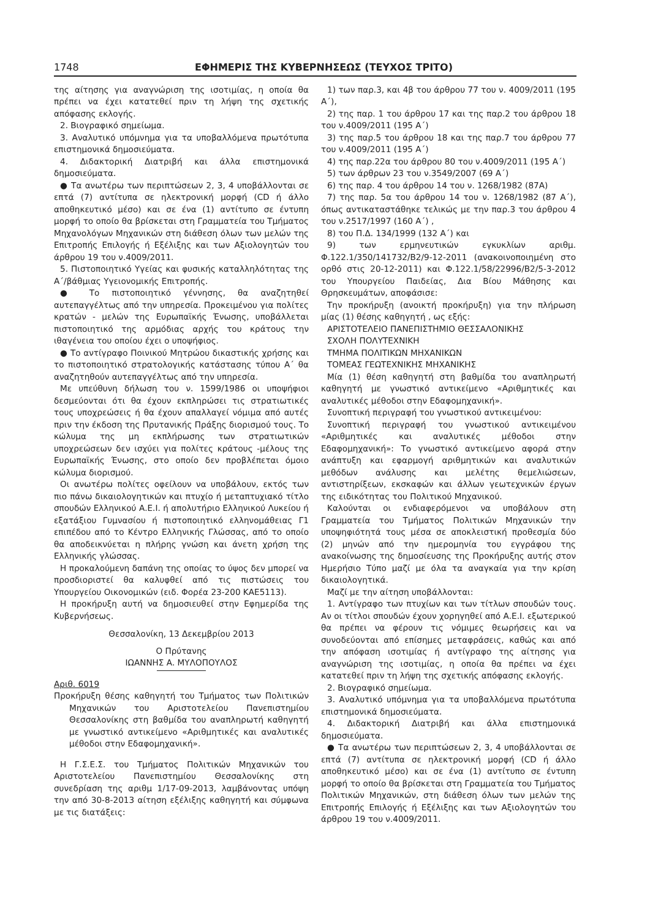1748 ΕΦΗΜΕΡΙΣ ΤΗΣ ΚΥΒΕΡΝΗΣΕΩΣ (ΤΕΥΧΟΣ ΤΡΙΤΟ)
της αίτησης για αναγνώριση της ισοτιμίας, η οποία θα πρέπει να έχει κατατεθεί πριν τη λήψη της σχετικής απόφασης εκλογής.
2. Βιογραφικό σημείωμα.
3. Αναλυτικό υπόμνημα για τα υποβαλλόμενα πρωτότυπα επιστημονικά δημοσιεύματα.
4. Διδακτορική Διατριβή και άλλα επιστημονικά δημοσιεύματα.
● Τα ανωτέρω των περιπτώσεων 2, 3, 4 υποβάλλονται σε επτά (7) αντίτυπα σε ηλεκτρονική μορφή (CD ή άλλο αποθηκευτικό μέσο) και σε ένα (1) αντίτυπο σε έντυπη μορφή το οποίο θα βρίσκεται στη Γραμματεία του Τμήματος Μηχανολόγων Μηχανικών στη διάθεση όλων των μελών της Επιτροπής Επιλογής ή Εξέλιξης και των Αξιολογητών του άρθρου 19 του ν.4009/2011.
5. Πιστοποιητικό Υγείας και φυσικής καταλληλότητας της Α΄/βάθμιας Υγειονομικής Επιτροπής.
● Το πιστοποιητικό γέννησης, θα αναζητηθεί αυτεπαγγέλτως από την υπηρεσία. Προκειμένου για πολίτες κρατών - μελών της Ευρωπαϊκής Ένωσης, υποβάλλεται πιστοποιητικό της αρμόδιας αρχής του κράτους την ιθαγένεια του οποίου έχει ο υποψήφιος.
● Το αντίγραφο Ποινικού Μητρώου δικαστικής χρήσης και το πιστοποιητικό στρατολογικής κατάστασης τύπου Α΄ θα αναζητηθούν αυτεπαγγέλτως από την υπηρεσία.
Με υπεύθυνη δήλωση του ν. 1599/1986 οι υποψήφιοι δεσμεύονται ότι θα έχουν εκπληρώσει τις στρατιωτικές τους υποχρεώσεις ή θα έχουν απαλλαγεί νόμιμα από αυτές πριν την έκδοση της Πρυτανικής Πράξης διορισμού τους. Το κώλυμα της μη εκπλήρωσης των στρατιωτικών υποχρεώσεων δεν ισχύει για πολίτες κράτους -μέλους της Ευρωπαϊκής Ένωσης, στο οποίο δεν προβλέπεται όμοιο κώλυμα διορισμού.
Οι ανωτέρω πολίτες οφείλουν να υποβάλουν, εκτός των πιο πάνω δικαιολογητικών και πτυχίο ή μεταπτυχιακό τίτλο σπουδών Ελληνικού Α.Ε.Ι. ή απολυτήριο Ελληνικού Λυκείου ή εξατάξιου Γυμνασίου ή πιστοποιητικό ελληνομάθειας Γ1 επιπέδου από το Κέντρο Ελληνικής Γλώσσας, από το οποίο θα αποδεικνύεται η πλήρης γνώση και άνετη χρήση της Ελληνικής γλώσσας.
Η προκαλούμενη δαπάνη της οποίας το ύψος δεν μπορεί να προσδιοριστεί θα καλυφθεί από τις πιστώσεις του Υπουργείου Οικονομικών (ειδ. Φορέα 23-200 ΚΑΕ5113).
Η προκήρυξη αυτή να δημοσιευθεί στην Εφημερίδα της Κυβερνήσεως.
Θεσσαλονίκη, 13 Δεκεμβρίου 2013
Ο Πρύτανης
ΙΩΑΝΝΗΣ Α. ΜΥΛΟΠΟΥΛΟΣ
Αριθ. 6019
Προκήρυξη θέσης καθηγητή του Τμήματος των Πολιτικών Μηχανικών του Αριστοτελείου Πανεπιστημίου Θεσσαλονίκης στη βαθμίδα του αναπληρωτή καθηγητή με γνωστικό αντικείμενο «Αριθμητικές και αναλυτικές μέθοδοι στην Εδαφομηχανική».
Η Γ.Σ.Ε.Σ. του Τμήματος Πολιτικών Μηχανικών του Αριστοτελείου Πανεπιστημίου Θεσσαλονίκης στη συνεδρίαση της αριθμ 1/17-09-2013, λαμβάνοντας υπόψη την από 30-8-2013 αίτηση εξέλιξης καθηγητή και σύμφωνα με τις διατάξεις:
1) των παρ.3, και 4β του άρθρου 77 του ν. 4009/2011 (195 Α΄),
2) της παρ. 1 του άρθρου 17 και της παρ.2 του άρθρου 18 του ν.4009/2011 (195 Α΄)
3) της παρ.5 του άρθρου 18 και της παρ.7 του άρθρου 77 του ν.4009/2011 (195 Α΄)
4) της παρ.22α του άρθρου 80 του ν.4009/2011 (195 Α΄)
5) των άρθρων 23 του ν.3549/2007 (69 Α΄)
6) της παρ. 4 του άρθρου 14 του ν. 1268/1982 (87Α)
7) της παρ. 5α του άρθρου 14 του ν. 1268/1982 (87 Α΄), όπως αντικαταστάθηκε τελικώς με την παρ.3 του άρθρου 4 του ν.2517/1997 (160 Α΄) ,
8) του Π.Δ. 134/1999 (132 Α΄) και
9) των ερμηνευτικών εγκυκλίων αριθμ. Φ.122.1/350/141732/Β2/9-12-2011 (ανακοινοποιημένη στο ορθό στις 20-12-2011) και Φ.122.1/58/22996/Β2/5-3-2012 του Υπουργείου Παιδείας, Δια Βίου Μάθησης και Θρησκευμάτων, αποφάσισε:
Την προκήρυξη (ανοικτή προκήρυξη) για την πλήρωση μίας (1) θέσης καθηγητή , ως εξής:
ΑΡΙΣΤΟΤΕΛΕΙΟ ΠΑΝΕΠΙΣΤΗΜΙΟ ΘΕΣΣΑΛΟΝΙΚΗΣ
ΣΧΟΛΗ ΠΟΛΥΤΕΧΝΙΚΗ
ΤΜΗΜΑ ΠΟΛΙΤΙΚΩΝ ΜΗΧΑΝΙΚΩΝ
ΤΟΜΕΑΣ ΓΕΩΤΕΧΝΙΚΗΣ ΜΗΧΑΝΙΚΗΣ
Μία (1) θέση καθηγητή στη βαθμίδα του αναπληρωτή καθηγητή με γνωστικό αντικείμενο «Αριθμητικές και αναλυτικές μέθοδοι στην Εδαφομηχανική».
Συνοπτική περιγραφή του γνωστικού αντικειμένου:
Συνοπτική περιγραφή του γνωστικού αντικειμένου «Αριθμητικές και αναλυτικές μέθοδοι στην Εδαφομηχανική»: Το γνωστικό αντικείμενο αφορά στην ανάπτυξη και εφαρμογή αριθμητικών και αναλυτικών μεθόδων ανάλυσης και μελέτης θεμελιώσεων, αντιστηρίξεων, εκσκαφών και άλλων γεωτεχνικών έργων της ειδικότητας του Πολιτικού Μηχανικού.
Καλούνται οι ενδιαφερόμενοι να υποβάλουν στη Γραμματεία του Τμήματος Πολιτικών Μηχανικών την υποψηφιότητά τους μέσα σε αποκλειστική προθεσμία δύο (2) μηνών από την ημερομηνία του εγγράφου της ανακοίνωσης της δημοσίευσης της Προκήρυξης αυτής στον Ημερήσιο Τύπο μαζί με όλα τα αναγκαία για την κρίση δικαιολογητικά.
Μαζί με την αίτηση υποβάλλονται:
1. Αντίγραφο των πτυχίων και των τίτλων σπουδών τους. Αν οι τίτλοι σπουδών έχουν χορηγηθεί από Α.Ε.Ι. εξωτερικού θα πρέπει να φέρουν τις νόμιμες θεωρήσεις και να συνοδεύονται από επίσημες μεταφράσεις, καθώς και από την απόφαση ισοτιμίας ή αντίγραφο της αίτησης για αναγνώριση της ισοτιμίας, η οποία θα πρέπει να έχει κατατεθεί πριν τη λήψη της σχετικής απόφασης εκλογής.
2. Βιογραφικό σημείωμα.
3. Αναλυτικό υπόμνημα για τα υποβαλλόμενα πρωτότυπα επιστημονικά δημοσιεύματα.
4. Διδακτορική Διατριβή και άλλα επιστημονικά δημοσιεύματα.
● Τα ανωτέρω των περιπτώσεων 2, 3, 4 υποβάλλονται σε επτά (7) αντίτυπα σε ηλεκτρονική μορφή (CD ή άλλο αποθηκευτικό μέσο) και σε ένα (1) αντίτυπο σε έντυπη μορφή το οποίο θα βρίσκεται στη Γραμματεία του Τμήματος Πολιτικών Μηχανικών, στη διάθεση όλων των μελών της Επιτροπής Επιλογής ή Εξέλιξης και των Αξιολογητών του άρθρου 19 του ν.4009/2011.